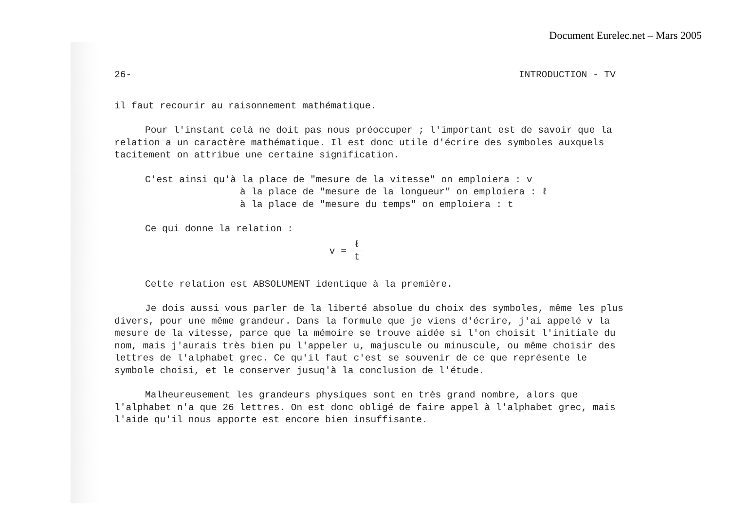Document Eurelec.net – Mars 2005
26- INTRODUCTION - TV
il faut recourir au raisonnement mathématique.
Pour l'instant celà ne doit pas nous préoccuper ; l'important est de savoir que la relation a un caractère mathématique. Il est donc utile d'écrire des symboles auxquels tacitement on attribue une certaine signification.
C'est ainsi qu'à la place de "mesure de la vitesse" on emploiera : v
à la place de "mesure de la longueur" on emploiera : ℓ
à la place de "mesure du temps" on emploiera : t
Ce qui donne la relation :
v = ℓ t
Cette relation est ABSOLUMENT identique à la première.
Je dois aussi vous parler de la liberté absolue du choix des symboles, même les plus divers, pour une même grandeur. Dans la formule que je viens d'écrire, j'ai appelé v la mesure de la vitesse, parce que la mémoire se trouve aidée si l'on choisit l'initiale du nom, mais j'aurais très bien pu l'appeler u, majuscule ou minuscule, ou même choisir des lettres de l'alphabet grec. Ce qu'il faut c'est se souvenir de ce que représente le symbole choisi, et le conserver jusuq'à la conclusion de l'étude.
Malheureusement les grandeurs physiques sont en très grand nombre, alors que l'alphabet n'a que 26 lettres. On est donc obligé de faire appel à l'alphabet grec, mais l'aide qu'il nous apporte est encore bien insuffisante.